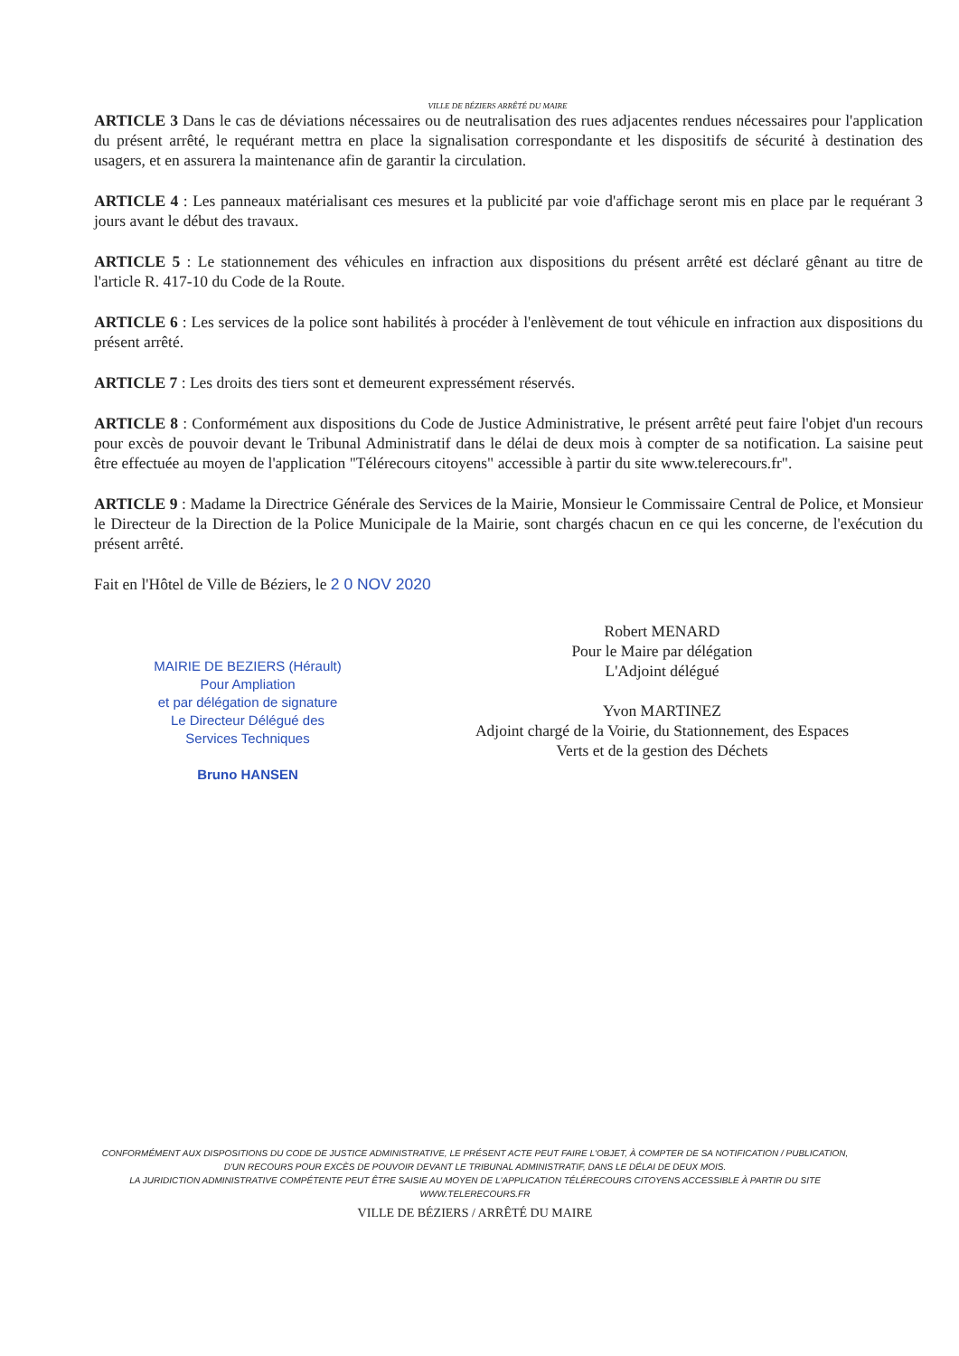VILLE DE BÉZIERS ARRÊTÉ DU MAIRE
ARTICLE 3 Dans le cas de déviations nécessaires ou de neutralisation des rues adjacentes rendues nécessaires pour l'application du présent arrêté, le requérant mettra en place la signalisation correspondante et les dispositifs de sécurité à destination des usagers, et en assurera la maintenance afin de garantir la circulation.
ARTICLE 4 : Les panneaux matérialisant ces mesures et la publicité par voie d'affichage seront mis en place par le requérant 3 jours avant le début des travaux.
ARTICLE 5 : Le stationnement des véhicules en infraction aux dispositions du présent arrêté est déclaré gênant au titre de l'article R. 417-10 du Code de la Route.
ARTICLE 6 : Les services de la police sont habilités à procéder à l'enlèvement de tout véhicule en infraction aux dispositions du présent arrêté.
ARTICLE 7 : Les droits des tiers sont et demeurent expressément réservés.
ARTICLE 8 : Conformément aux dispositions du Code de Justice Administrative, le présent arrêté peut faire l'objet d'un recours pour excès de pouvoir devant le Tribunal Administratif dans le délai de deux mois à compter de sa notification. La saisine peut être effectuée au moyen de l'application "Télérecours citoyens" accessible à partir du site www.telerecours.fr".
ARTICLE 9 : Madame la Directrice Générale des Services de la Mairie, Monsieur le Commissaire Central de Police, et Monsieur le Directeur de la Direction de la Police Municipale de la Mairie, sont chargés chacun en ce qui les concerne, de l'exécution du présent arrêté.
Fait en l'Hôtel de Ville de Béziers, le 2 0 NOV 2020
MAIRIE DE BEZIERS (Hérault)
Pour Ampliation
et par délégation de signature
Le Directeur Délégué des
Services Techniques
Bruno HANSEN
Robert MENARD
Pour le Maire par délégation
L'Adjoint délégué
Yvon MARTINEZ
Adjoint chargé de la Voirie, du Stationnement, des Espaces
Verts et de la gestion des Déchets
CONFORMÉMENT AUX DISPOSITIONS DU CODE DE JUSTICE ADMINISTRATIVE, LE PRÉSENT ACTE PEUT FAIRE L'OBJET, À COMPTER DE SA NOTIFICATION / PUBLICATION, D'UN RECOURS POUR EXCÈS DE POUVOIR DEVANT LE TRIBUNAL ADMINISTRATIF, DANS LE DÉLAI DE DEUX MOIS.
LA JURIDICTION ADMINISTRATIVE COMPÉTENTE PEUT ÊTRE SAISIE AU MOYEN DE L'APPLICATION TÉLÉRECOURS CITOYENS ACCESSIBLE À PARTIR DU SITE WWW.TELERECOURS.FR
VILLE DE BÉZIERS / ARRÊTÉ DU MAIRE